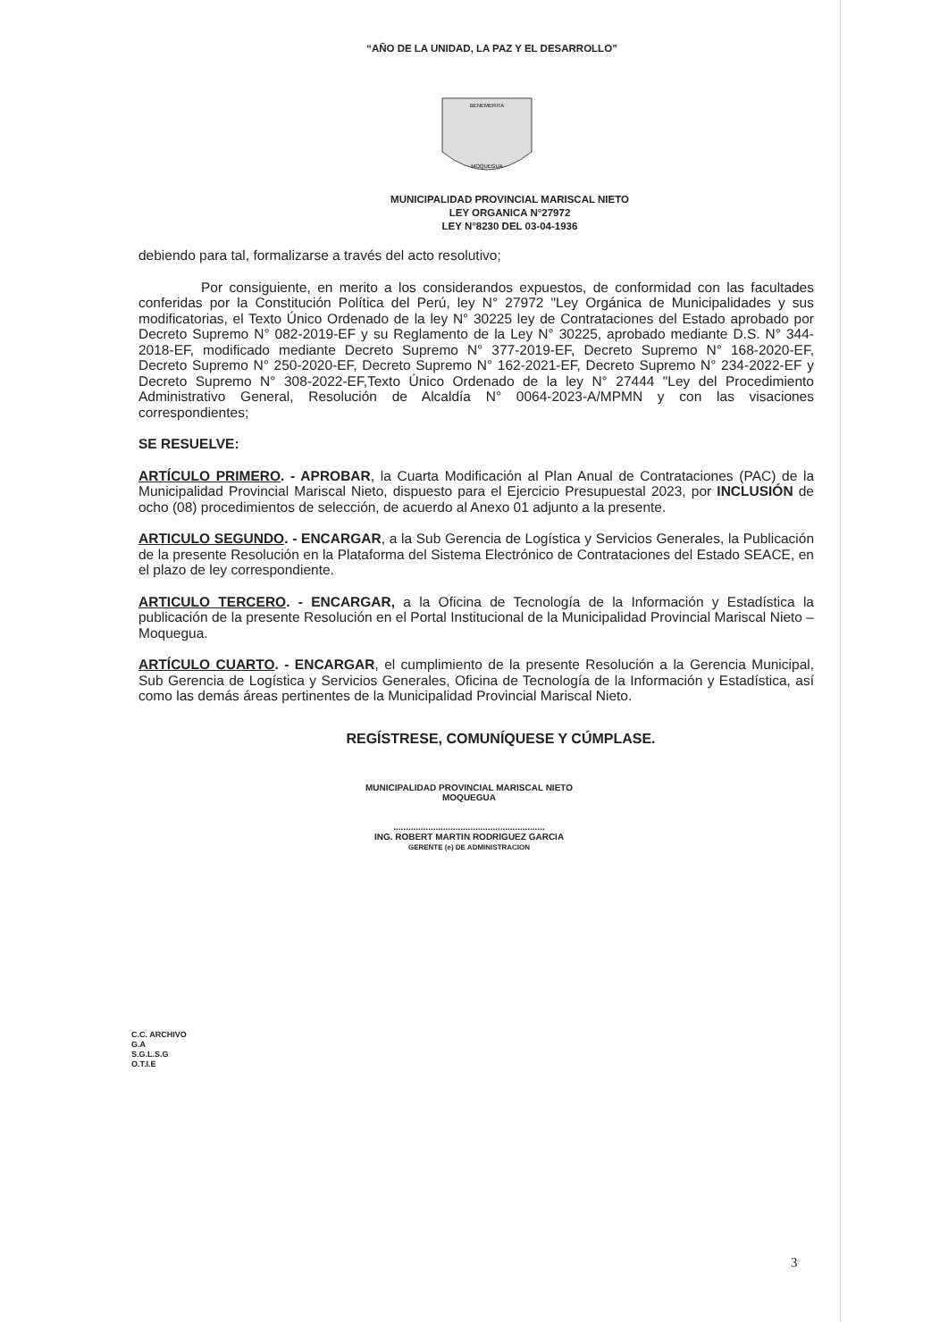“AÑO DE LA UNIDAD, LA PAZ Y EL DESARROLLO”
BENEMERITA
MOQUEGUA
MUNICIPALIDAD PROVINCIAL MARISCAL NIETO
LEY ORGANICA N°27972
LEY N°8230 DEL 03-04-1936
debiendo para tal, formalizarse a través del acto resolutivo;
Por consiguiente, en merito a los considerandos expuestos, de conformidad con las facultades conferidas por la Constitución Política del Perú, ley N° 27972 "Ley Orgánica de Municipalidades y sus modificatorias, el Texto Único Ordenado de la ley N° 30225 ley de Contrataciones del Estado aprobado por Decreto Supremo N° 082-2019-EF y su Reglamento de la Ley N° 30225, aprobado mediante D.S. N° 344-2018-EF, modificado mediante Decreto Supremo N° 377-2019-EF, Decreto Supremo N° 168-2020-EF, Decreto Supremo N° 250-2020-EF, Decreto Supremo N° 162-2021-EF, Decreto Supremo N° 234-2022-EF y Decreto Supremo N° 308-2022-EF,Texto Único Ordenado de la ley N° 27444 "Ley del Procedimiento Administrativo General, Resolución de Alcaldía N° 0064-2023-A/MPMN y con las visaciones correspondientes;
SE RESUELVE:
ARTÍCULO PRIMERO. - APROBAR, la Cuarta Modificación al Plan Anual de Contrataciones (PAC) de la Municipalidad Provincial Mariscal Nieto, dispuesto para el Ejercicio Presupuestal 2023, por INCLUSIÓN de ocho (08) procedimientos de selección, de acuerdo al Anexo 01 adjunto a la presente.
ARTICULO SEGUNDO. - ENCARGAR, a la Sub Gerencia de Logística y Servicios Generales, la Publicación de la presente Resolución en la Plataforma del Sistema Electrónico de Contrataciones del Estado SEACE, en el plazo de ley correspondiente.
ARTICULO TERCERO. - ENCARGAR, a la Oficina de Tecnología de la Información y Estadística la publicación de la presente Resolución en el Portal Institucional de la Municipalidad Provincial Mariscal Nieto – Moquegua.
ARTÍCULO CUARTO. - ENCARGAR, el cumplimiento de la presente Resolución a la Gerencia Municipal, Sub Gerencia de Logística y Servicios Generales, Oficina de Tecnología de la Información y Estadística, así como las demás áreas pertinentes de la Municipalidad Provincial Mariscal Nieto.
REGÍSTRESE, COMUNÍQUESE Y CÚMPLASE.
MUNICIPALIDAD PROVINCIAL MARISCAL NIETO
MOQUEGUA
.............................................................
ING. ROBERT MARTIN RODRIGUEZ GARCIA
GERENTE (e) DE ADMINISTRACION
C.C. ARCHIVO
G.A
S.G.L.S.G
O.T.I.E
3